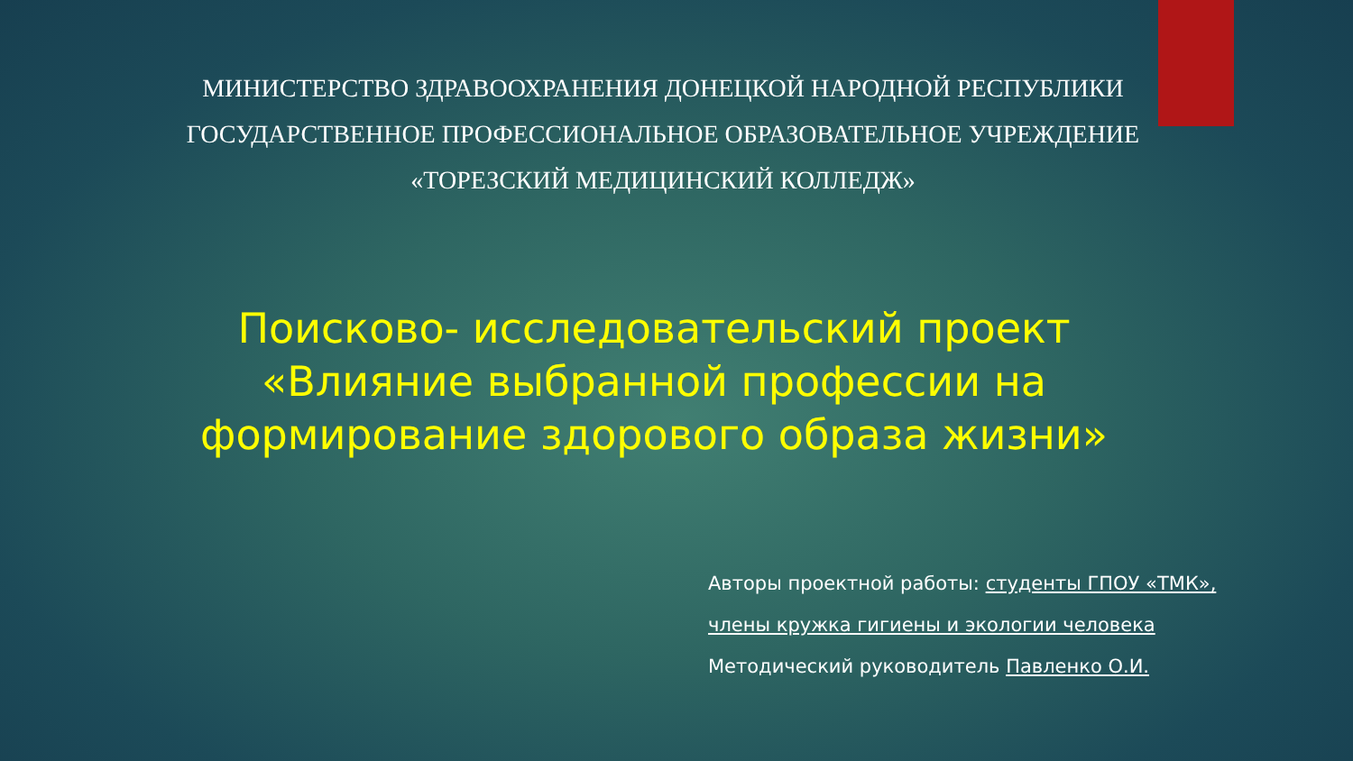МИНИСТЕРСТВО ЗДРАВООХРАНЕНИЯ ДОНЕЦКОЙ НАРОДНОЙ РЕСПУБЛИКИ
ГОСУДАРСТВЕННОЕ ПРОФЕССИОНАЛЬНОЕ ОБРАЗОВАТЕЛЬНОЕ УЧРЕЖДЕНИЕ
«ТОРЕЗСКИЙ МЕДИЦИНСКИЙ КОЛЛЕДЖ»
Поисково- исследовательский проект
«Влияние выбранной профессии на
формирование здорового образа жизни»
Авторы проектной работы: студенты ГПОУ «ТМК»,
члены кружка гигиены и экологии человека
Методический руководитель Павленко О.И.